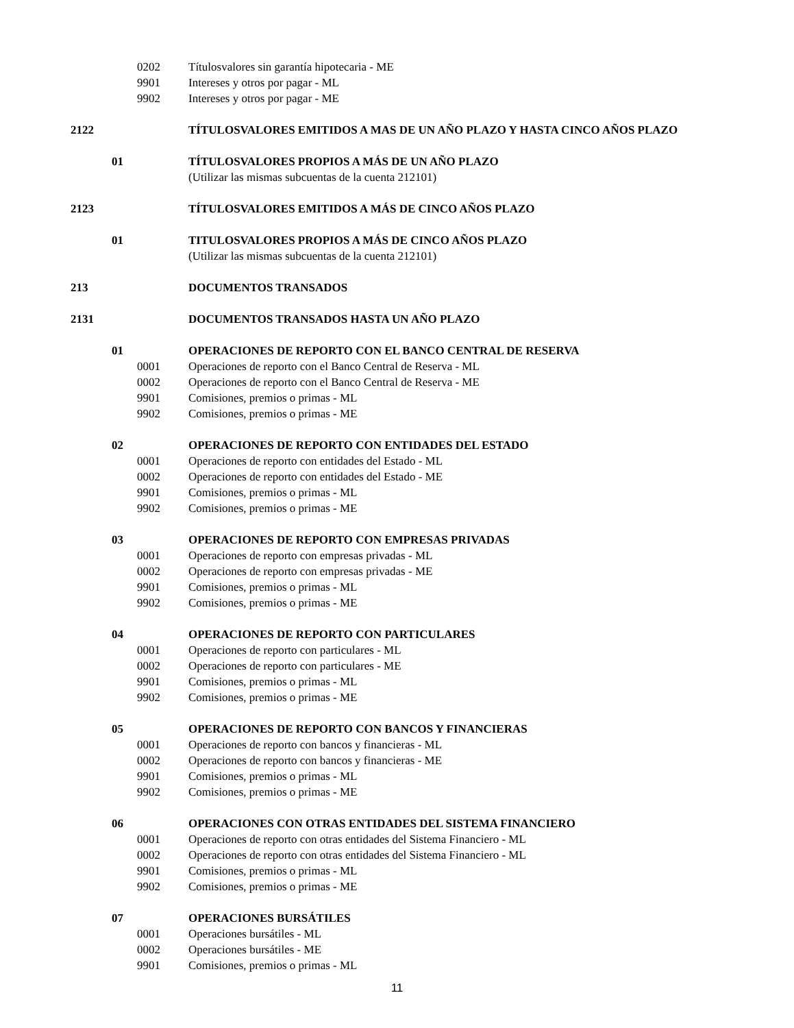0202 Títulosvalores sin garantía hipotecaria - ME
9901 Intereses y otros por pagar - ML
9902 Intereses y otros por pagar - ME
2122 TÍTULOSVALORES EMITIDOS A MAS DE UN AÑO PLAZO Y HASTA CINCO AÑOS PLAZO
01 TÍTULOSVALORES PROPIOS A MÁS DE UN AÑO PLAZO
(Utilizar las mismas subcuentas de la cuenta 212101)
2123 TÍTULOSVALORES EMITIDOS A MÁS DE CINCO AÑOS PLAZO
01 TITULOSVALORES PROPIOS A MÁS DE CINCO AÑOS PLAZO
(Utilizar las mismas subcuentas de la cuenta 212101)
213 DOCUMENTOS TRANSADOS
2131 DOCUMENTOS TRANSADOS HASTA UN AÑO PLAZO
01 OPERACIONES DE REPORTO CON EL BANCO CENTRAL DE RESERVA
0001 Operaciones de reporto con el Banco Central de Reserva - ML
0002 Operaciones de reporto con el Banco Central de Reserva - ME
9901 Comisiones, premios o primas - ML
9902 Comisiones, premios o primas - ME
02 OPERACIONES DE REPORTO CON ENTIDADES DEL ESTADO
0001 Operaciones de reporto con entidades del Estado - ML
0002 Operaciones de reporto con entidades del Estado - ME
9901 Comisiones, premios o primas - ML
9902 Comisiones, premios o primas - ME
03 OPERACIONES DE REPORTO CON EMPRESAS PRIVADAS
0001 Operaciones de reporto con empresas privadas - ML
0002 Operaciones de reporto con empresas privadas - ME
9901 Comisiones, premios o primas - ML
9902 Comisiones, premios o primas - ME
04 OPERACIONES DE REPORTO CON PARTICULARES
0001 Operaciones de reporto con particulares - ML
0002 Operaciones de reporto con particulares - ME
9901 Comisiones, premios o primas - ML
9902 Comisiones, premios o primas - ME
05 OPERACIONES DE REPORTO CON BANCOS Y FINANCIERAS
0001 Operaciones de reporto con bancos y financieras - ML
0002 Operaciones de reporto con bancos y financieras - ME
9901 Comisiones, premios o primas - ML
9902 Comisiones, premios o primas - ME
06 OPERACIONES CON OTRAS ENTIDADES DEL SISTEMA FINANCIERO
0001 Operaciones de reporto con otras entidades del Sistema Financiero - ML
0002 Operaciones de reporto con otras entidades del Sistema Financiero - ML
9901 Comisiones, premios o primas - ML
9902 Comisiones, premios o primas - ME
07 OPERACIONES BURSÁTILES
0001 Operaciones bursátiles - ML
0002 Operaciones bursátiles - ME
9901 Comisiones, premios o primas - ML
11